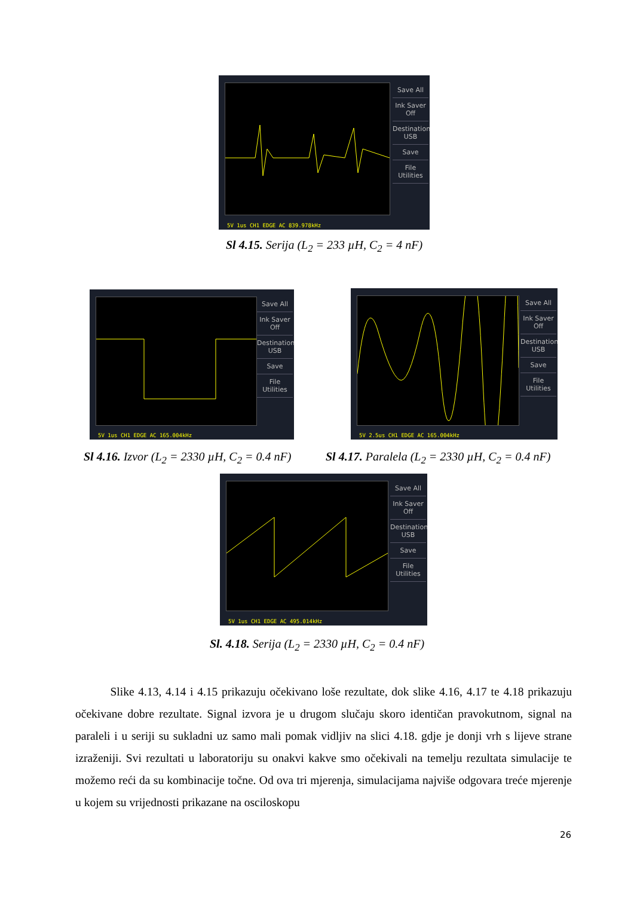Save All
Ink Saver Off
Destination USB
Save
File Utilities
5V 1us CH1 EDGE AC 839.978kHz
Sl 4.15. Serija (L<sub>2</sub> = 233 µH, C<sub>2</sub> = 4 nF)
Save All
Ink Saver Off
Destination USB
Save
File Utilities
5V 1us CH1 EDGE AC 165.004kHz
Save All
Ink Saver Off
Destination USB
Save
File Utilities
5V 2.5us CH1 EDGE AC 165.004kHz
Sl 4.16. Izvor (L<sub>2</sub> = 2330 µH, C<sub>2</sub> = 0.4 nF)
Sl 4.17. Paralela (L<sub>2</sub> = 2330 µH, C<sub>2</sub> = 0.4 nF)
Save All
Ink Saver Off
Destination USB
Save
File Utilities
5V 1us CH1 EDGE AC 495.014kHz
Sl. 4.18. Serija (L<sub>2</sub> = 2330 µH, C<sub>2</sub> = 0.4 nF)
   Slike 4.13, 4.14 i 4.15 prikazuju očekivano loše rezultate, dok slike 4.16, 4.17 te 4.18 prikazuju očekivane dobre rezultate. Signal izvora je u drugom slučaju skoro identičan pravokutnom, signal na paraleli i u seriji su sukladni uz samo mali pomak vidljiv na slici 4.18. gdje je donji vrh s lijeve strane izraženiji. Svi rezultati u laboratoriju su onakvi kakve smo očekivali na temelju rezultata simulacije te možemo reći da su kombinacije točne. Od ova tri mjerenja, simulacijama najviše odgovara treće mjerenje u kojem su vrijednosti prikazane na osciloskopu
26